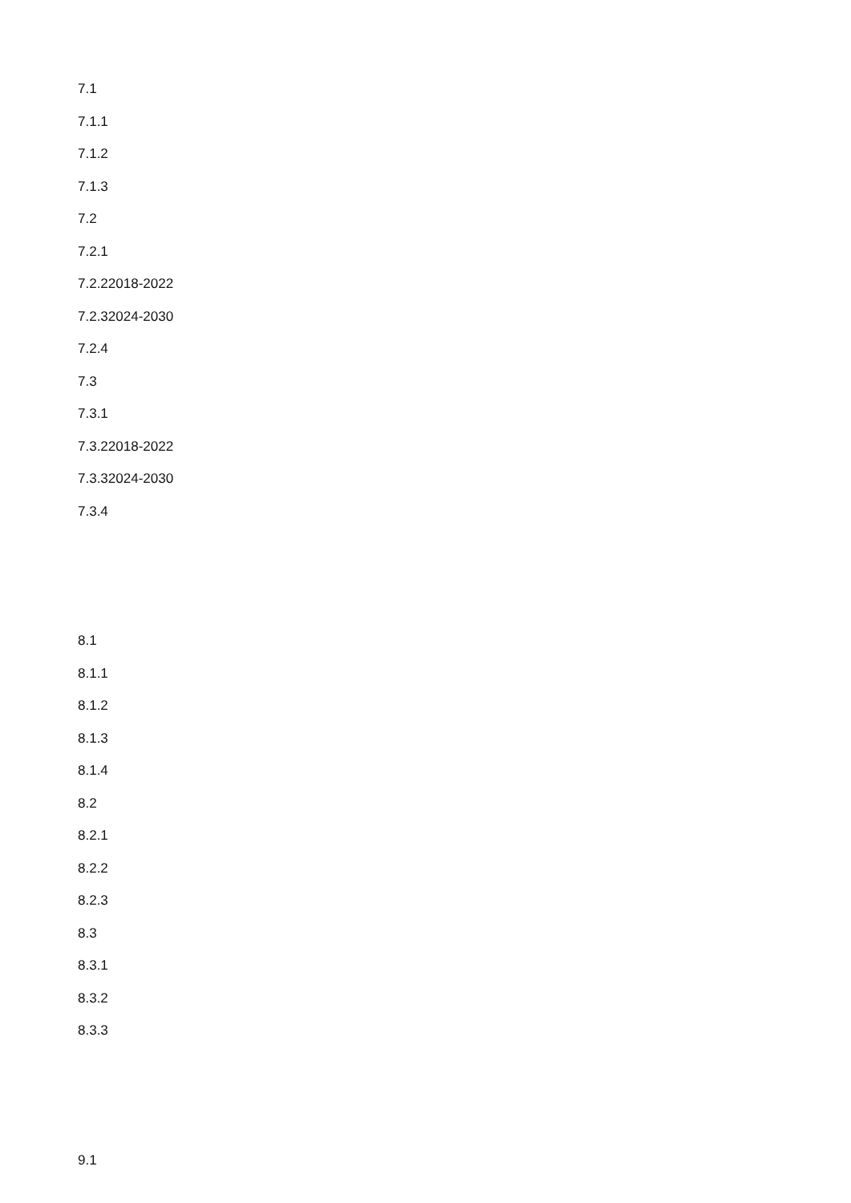7.1
7.1.1
7.1.2
7.1.3
7.2
7.2.1
7.2.22018-2022
7.2.32024-2030
7.2.4
7.3
7.3.1
7.3.22018-2022
7.3.32024-2030
7.3.4
8.1
8.1.1
8.1.2
8.1.3
8.1.4
8.2
8.2.1
8.2.2
8.2.3
8.3
8.3.1
8.3.2
8.3.3
9.1